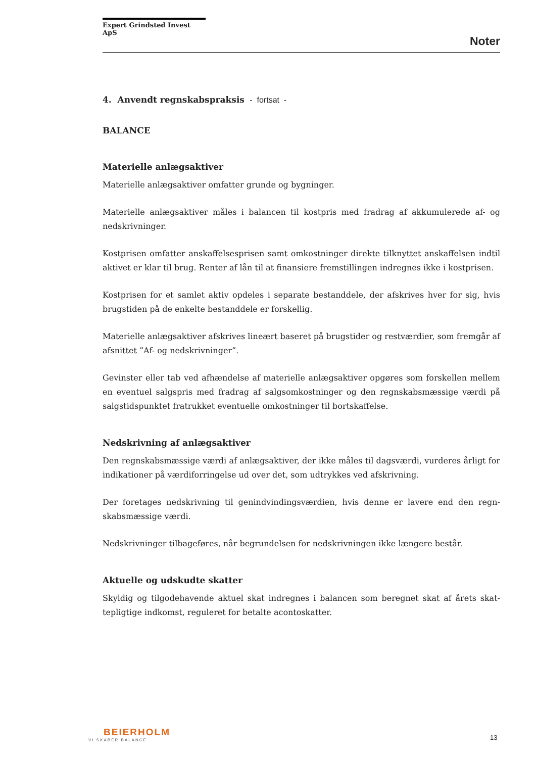Expert Grindsted Invest ApS
Noter
4. Anvendt regnskabspraksis - fortsat -
BALANCE
Materielle anlægsaktiver
Materielle anlægsaktiver omfatter grunde og bygninger.
Materielle anlægsaktiver måles i balancen til kostpris med fradrag af akkumulerede af- og nedskrivninger.
Kostprisen omfatter anskaffelsesprisen samt omkostninger direkte tilknyttet anskaffelsen indtil aktivet er klar til brug. Renter af lån til at finansiere fremstillingen indregnes ikke i kostprisen.
Kostprisen for et samlet aktiv opdeles i separate bestanddele, der afskrives hver for sig, hvis brugstiden på de enkelte bestanddele er forskellig.
Materielle anlægsaktiver afskrives lineært baseret på brugstider og restværdier, som fremgår af afsnittet ”Af- og nedskrivninger”.
Gevinster eller tab ved afhændelse af materielle anlægsaktiver opgøres som forskellen mellem en eventuel salgspris med fradrag af salgsomkostninger og den regnskabsmæssige værdi på salgstidspunktet fratrukket eventuelle omkostninger til bortskaffelse.
Nedskrivning af anlægsaktiver
Den regnskabsmæssige værdi af anlægsaktiver, der ikke måles til dagsværdi, vurderes årligt for indikationer på værdiforringelse ud over det, som udtrykkes ved afskrivning.
Der foretages nedskrivning til genindvindingsværdien, hvis denne er lavere end den regn-skabsmæssige værdi.
Nedskrivninger tilbageføres, når begrundelsen for nedskrivningen ikke længere består.
Aktuelle og udskudte skatter
Skyldig og tilgodehavende aktuel skat indregnes i balancen som beregnet skat af årets skat-tepligtige indkomst, reguleret for betalte acontoskatter.
BEIERHOLM
VI SKABER BALANCE
13